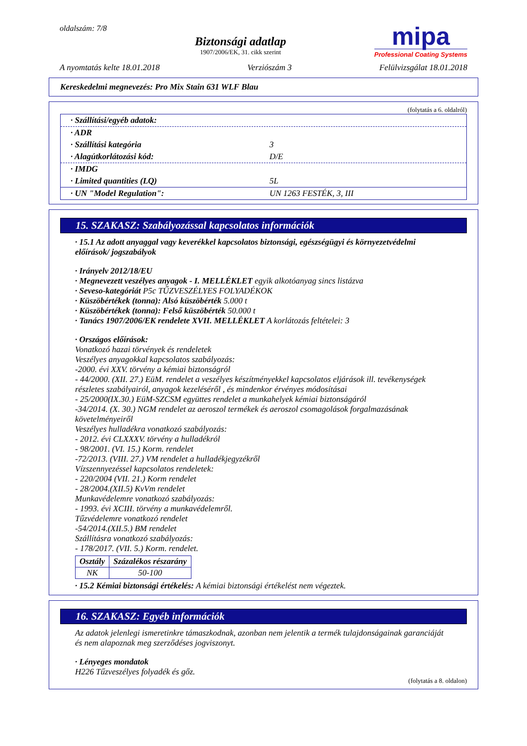oldalszám: 7/8
Biztonsági adatlap
1907/2006/EK, 31. cikk szerint
mipa
Professional Coating Systems
A nyomtatás kelte 18.01.2018 Verziószám 3 Felülvizsgálat 18.01.2018
Kereskedelmi megnevezés: Pro Mix Stain 631 WLF Blau
(folytatás a 6. oldalról)
· Szállítási/egyéb adatok:
· ADR
· Szállítási kategória 3
· Alagútkorlátozási kód: D/E
· IMDG
· Limited quantities (LQ) 5L
· UN "Model Regulation": UN 1263 FESTÉK, 3, III
15. SZAKASZ: Szabályozással kapcsolatos információk
· 15.1 Az adott anyaggal vagy keverékkel kapcsolatos biztonsági, egészségügyi és környezetvédelmi előírások/ jogszabályok
· Irányelv 2012/18/EU
· Megnevezett veszélyes anyagok - I. MELLÉKLET egyik alkotóanyag sincs listázva
· Seveso-kategóriát P5c TŰZVESZÉLYES FOLYADÉKOK
· Küszöbértékek (tonna): Alsó küszöbérték 5.000 t
· Küszöbértékek (tonna): Felső küszöbérték 50.000 t
· Tanács 1907/2006/EK rendelete XVII. MELLÉKLET A korlátozás feltételei: 3
· Országos előírások:
Vonatkozó hazai törvények és rendeletek
Veszélyes anyagokkal kapcsolatos szabályozás:
-2000. évi XXV. törvény a kémiai biztonságról
- 44/2000. (XII. 27.) EüM. rendelet a veszélyes készítményekkel kapcsolatos eljárások ill. tevékenységek részletes szabályairól, anyagok kezeléséről , és mindenkor érvényes módosításai
- 25/2000(IX.30.) EüM-SZCSM együttes rendelet a munkahelyek kémiai biztonságáról
-34/2014. (X. 30.) NGM rendelet az aeroszol termékek és aeroszol csomagolások forgalmazásának követelményeiről
Veszélyes hulladékra vonatkozó szabályozás:
- 2012. évi CLXXXV. törvény a hulladékról
- 98/2001. (VI. 15.) Korm. rendelet
-72/2013. (VIII. 27.) VM rendelet a hulladékjegyzékről
Vízszennyezéssel kapcsolatos rendeletek:
- 220/2004 (VII. 21.) Korm rendelet
- 28/2004.(XII.5) KvVm rendelet
Munkavédelemre vonatkozó szabályozás:
- 1993. évi XCIII. törvény a munkavédelemről.
Tűzvédelemre vonatkozó rendelet
-54/2014.(XII.5.) BM rendelet
Szállításra vonatkozó szabályozás:
- 178/2017. (VII. 5.) Korm. rendelet.
| Osztály | Százalékos részarány |
| --- | --- |
| NK | 50-100 |
· 15.2 Kémiai biztonsági értékelés: A kémiai biztonsági értékelést nem végeztek.
16. SZAKASZ: Egyéb információk
Az adatok jelenlegi ismeretinkre támaszkodnak, azonban nem jelentik a termék tulajdonságainak garanciáját és nem alapoznak meg szerződéses jogviszonyt.
· Lényeges mondatok
H226 Tűzveszélyes folyadék és gőz.
(folytatás a 8. oldalon)